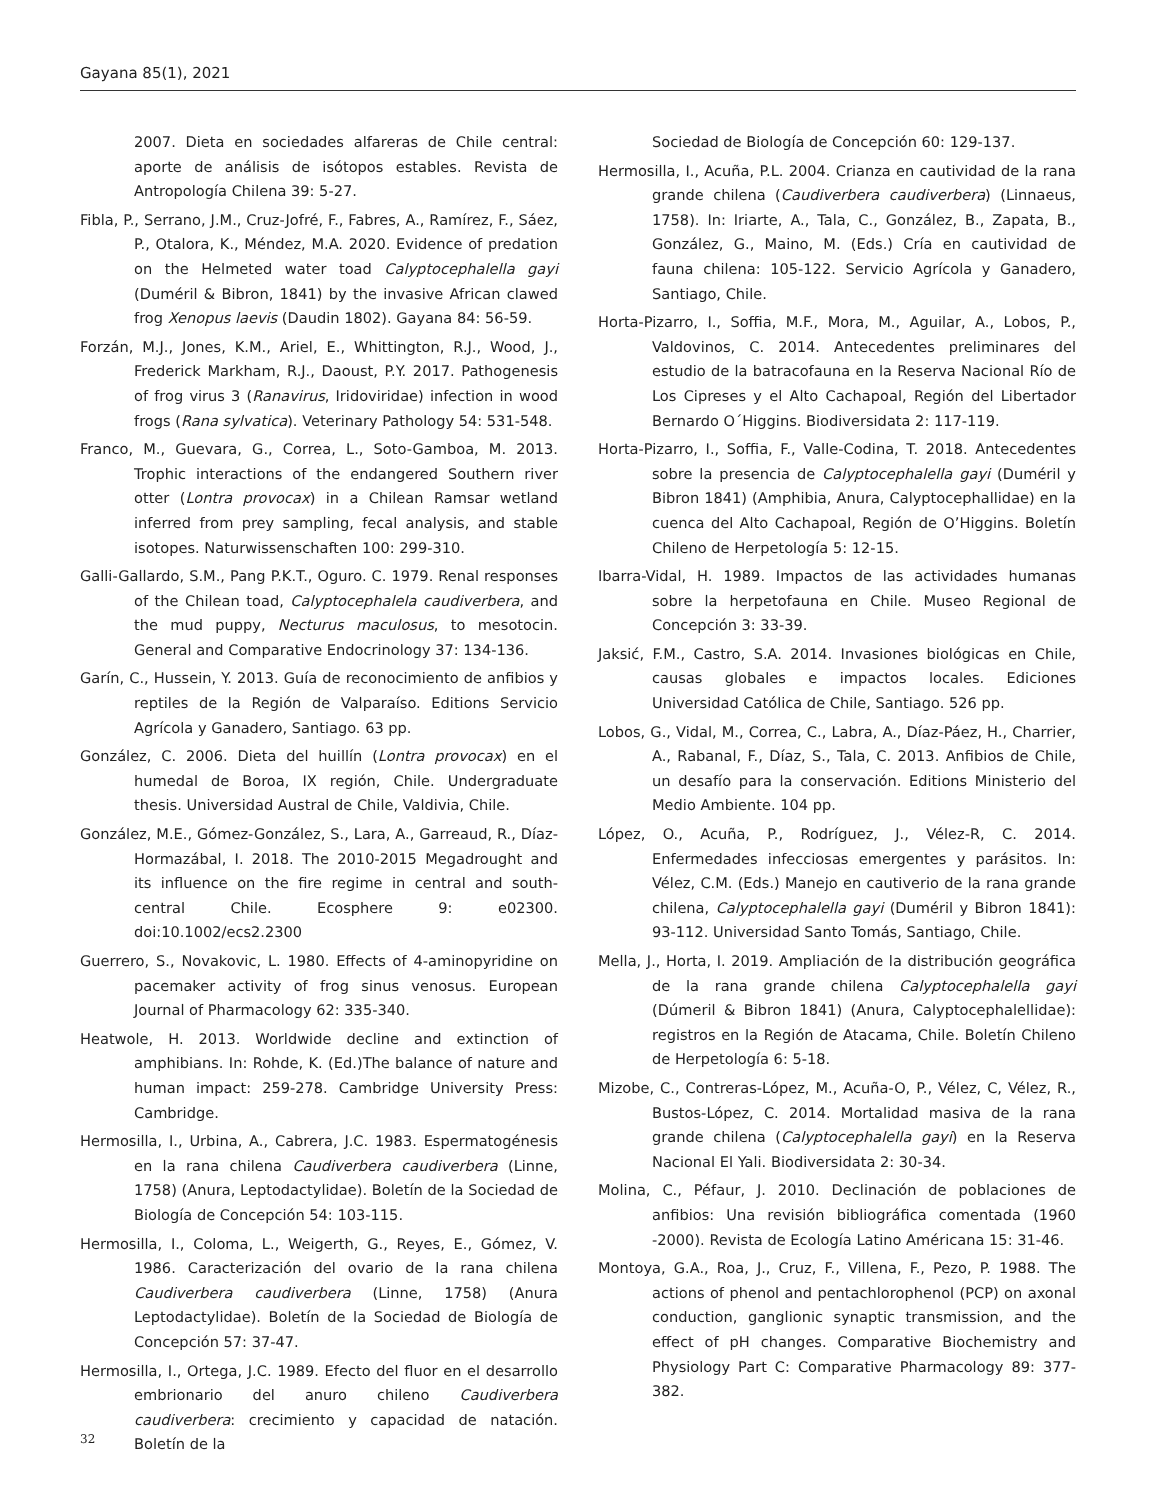Gayana 85(1), 2021
2007. Dieta en sociedades alfareras de Chile central: aporte de análisis de isótopos estables. Revista de Antropología Chilena 39: 5-27.
Fibla, P., Serrano, J.M., Cruz-Jofré, F., Fabres, A., Ramírez, F., Sáez, P., Otalora, K., Méndez, M.A. 2020. Evidence of predation on the Helmeted water toad Calyptocephalella gayi (Duméril & Bibron, 1841) by the invasive African clawed frog Xenopus laevis (Daudin 1802). Gayana 84: 56-59.
Forzán, M.J., Jones, K.M., Ariel, E., Whittington, R.J., Wood, J., Frederick Markham, R.J., Daoust, P.Y. 2017. Pathogenesis of frog virus 3 (Ranavirus, Iridoviridae) infection in wood frogs (Rana sylvatica). Veterinary Pathology 54: 531-548.
Franco, M., Guevara, G., Correa, L., Soto-Gamboa, M. 2013. Trophic interactions of the endangered Southern river otter (Lontra provocax) in a Chilean Ramsar wetland inferred from prey sampling, fecal analysis, and stable isotopes. Naturwissenschaften 100: 299-310.
Galli-Gallardo, S.M., Pang P.K.T., Oguro. C. 1979. Renal responses of the Chilean toad, Calyptocephalela caudiverbera, and the mud puppy, Necturus maculosus, to mesotocin. General and Comparative Endocrinology 37: 134-136.
Garín, C., Hussein, Y. 2013. Guía de reconocimiento de anfibios y reptiles de la Región de Valparaíso. Editions Servicio Agrícola y Ganadero, Santiago. 63 pp.
González, C. 2006. Dieta del huillín (Lontra provocax) en el humedal de Boroa, IX región, Chile. Undergraduate thesis. Universidad Austral de Chile, Valdivia, Chile.
González, M.E., Gómez-González, S., Lara, A., Garreaud, R., Díaz-Hormazábal, I. 2018. The 2010-2015 Megadrought and its influence on the fire regime in central and south-central Chile. Ecosphere 9: e02300. doi:10.1002/ecs2.2300
Guerrero, S., Novakovic, L. 1980. Effects of 4-aminopyridine on pacemaker activity of frog sinus venosus. European Journal of Pharmacology 62: 335-340.
Heatwole, H. 2013. Worldwide decline and extinction of amphibians. In: Rohde, K. (Ed.)The balance of nature and human impact: 259-278. Cambridge University Press: Cambridge.
Hermosilla, I., Urbina, A., Cabrera, J.C. 1983. Espermatogénesis en la rana chilena Caudiverbera caudiverbera (Linne, 1758) (Anura, Leptodactylidae). Boletín de la Sociedad de Biología de Concepción 54: 103-115.
Hermosilla, I., Coloma, L., Weigerth, G., Reyes, E., Gómez, V. 1986. Caracterización del ovario de la rana chilena Caudiverbera caudiverbera (Linne, 1758) (Anura Leptodactylidae). Boletín de la Sociedad de Biología de Concepción 57: 37-47.
Hermosilla, I., Ortega, J.C. 1989. Efecto del fluor en el desarrollo embrionario del anuro chileno Caudiverbera caudiverbera: crecimiento y capacidad de natación. Boletín de la
Sociedad de Biología de Concepción 60: 129-137.
Hermosilla, I., Acuña, P.L. 2004. Crianza en cautividad de la rana grande chilena (Caudiverbera caudiverbera) (Linnaeus, 1758). In: Iriarte, A., Tala, C., González, B., Zapata, B., González, G., Maino, M. (Eds.) Cría en cautividad de fauna chilena: 105-122. Servicio Agrícola y Ganadero, Santiago, Chile.
Horta-Pizarro, I., Soffia, M.F., Mora, M., Aguilar, A., Lobos, P., Valdovinos, C. 2014. Antecedentes preliminares del estudio de la batracofauna en la Reserva Nacional Río de Los Cipreses y el Alto Cachapoal, Región del Libertador Bernardo O´Higgins. Biodiversidata 2: 117-119.
Horta-Pizarro, I., Soffia, F., Valle-Codina, T. 2018. Antecedentes sobre la presencia de Calyptocephalella gayi (Duméril y Bibron 1841) (Amphibia, Anura, Calyptocephallidae) en la cuenca del Alto Cachapoal, Región de O’Higgins. Boletín Chileno de Herpetología 5: 12-15.
Ibarra-Vidal, H. 1989. Impactos de las actividades humanas sobre la herpetofauna en Chile. Museo Regional de Concepción 3: 33-39.
Jaksić, F.M., Castro, S.A. 2014. Invasiones biológicas en Chile, causas globales e impactos locales. Ediciones Universidad Católica de Chile, Santiago. 526 pp.
Lobos, G., Vidal, M., Correa, C., Labra, A., Díaz-Páez, H., Charrier, A., Rabanal, F., Díaz, S., Tala, C. 2013. Anfibios de Chile, un desafío para la conservación. Editions Ministerio del Medio Ambiente. 104 pp.
López, O., Acuña, P., Rodríguez, J., Vélez-R, C. 2014. Enfermedades infecciosas emergentes y parásitos. In: Vélez, C.M. (Eds.) Manejo en cautiverio de la rana grande chilena, Calyptocephalella gayi (Duméril y Bibron 1841): 93-112. Universidad Santo Tomás, Santiago, Chile.
Mella, J., Horta, I. 2019. Ampliación de la distribución geográfica de la rana grande chilena Calyptocephalella gayi (Dúmeril & Bibron 1841) (Anura, Calyptocephalellidae): registros en la Región de Atacama, Chile. Boletín Chileno de Herpetología 6: 5-18.
Mizobe, C., Contreras-López, M., Acuña-O, P., Vélez, C, Vélez, R., Bustos-López, C. 2014. Mortalidad masiva de la rana grande chilena (Calyptocephalella gayi) en la Reserva Nacional El Yali. Biodiversidata 2: 30-34.
Molina, C., Péfaur, J. 2010. Declinación de poblaciones de anfibios: Una revisión bibliográfica comentada (1960 -2000). Revista de Ecología Latino Américana 15: 31-46.
Montoya, G.A., Roa, J., Cruz, F., Villena, F., Pezo, P. 1988. The actions of phenol and pentachlorophenol (PCP) on axonal conduction, ganglionic synaptic transmission, and the effect of pH changes. Comparative Biochemistry and Physiology Part C: Comparative Pharmacology 89: 377-382.
32